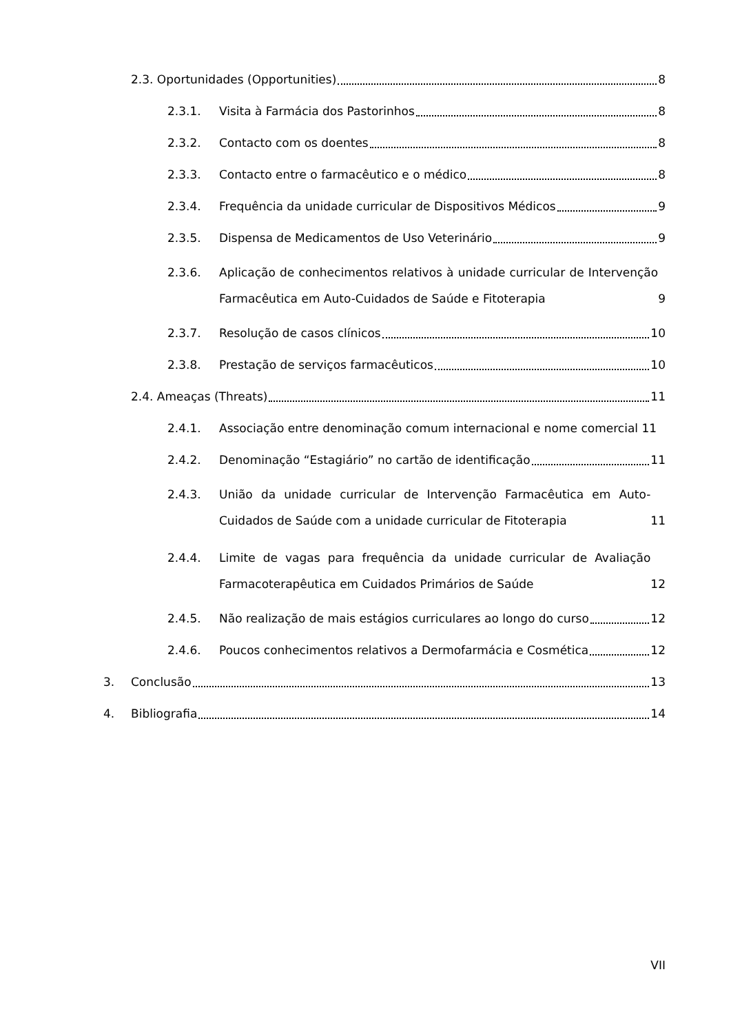2.3. Oportunidades (Opportunities) 8
2.3.1.
Visita à Farmácia dos Pastorinhos 8
2.3.2.
Contacto com os doentes 8
2.3.3.
Contacto entre o farmacêutico e o médico 8
2.3.4.
Frequência da unidade curricular de Dispositivos Médicos 9
2.3.5.
Dispensa de Medicamentos de Uso Veterinário 9
2.3.6. Aplicação de conhecimentos relativos à unidade curricular de Intervenção Farmacêutica em Auto-Cuidados de Saúde e Fitoterapia 9
2.3.7.
Resolução de casos clínicos 10
2.3.8.
Prestação de serviços farmacêuticos 10
2.4. Ameaças (Threats) 11
2.4.1.
Associação entre denominação comum internacional e nome comercial 11
2.4.2.
Denominação “Estagiário” no cartão de identificação 11
2.4.3. União da unidade curricular de Intervenção Farmacêutica em Auto-Cuidados de Saúde com a unidade curricular de Fitoterapia 11
2.4.4. Limite de vagas para frequência da unidade curricular de Avaliação Farmacoterapêutica em Cuidados Primários de Saúde 12
2.4.5.
Não realização de mais estágios curriculares ao longo do curso 12
2.4.6.
Poucos conhecimentos relativos a Dermofarmácia e Cosmética 12
3.
Conclusão 13
4.
Bibliografia 14
VII